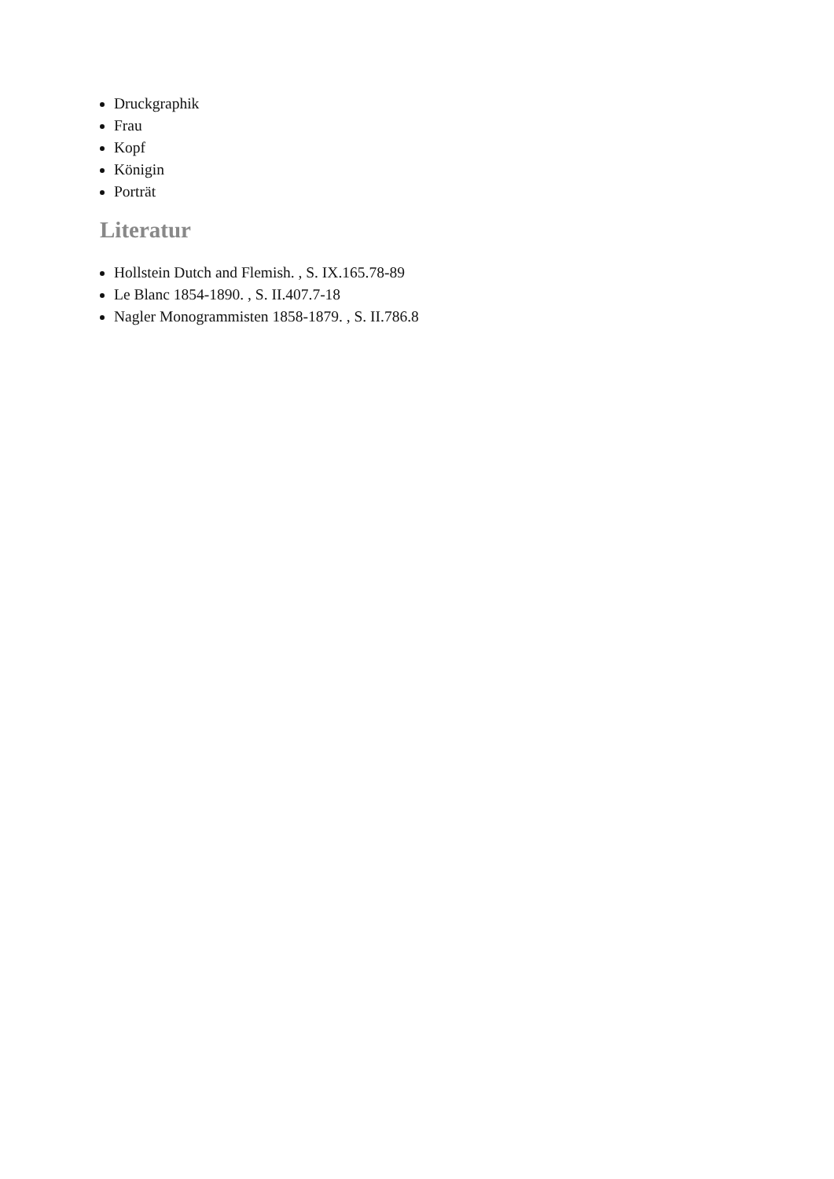Druckgraphik
Frau
Kopf
Königin
Porträt
Literatur
Hollstein Dutch and Flemish. , S. IX.165.78-89
Le Blanc 1854-1890. , S. II.407.7-18
Nagler Monogrammisten 1858-1879. , S. II.786.8